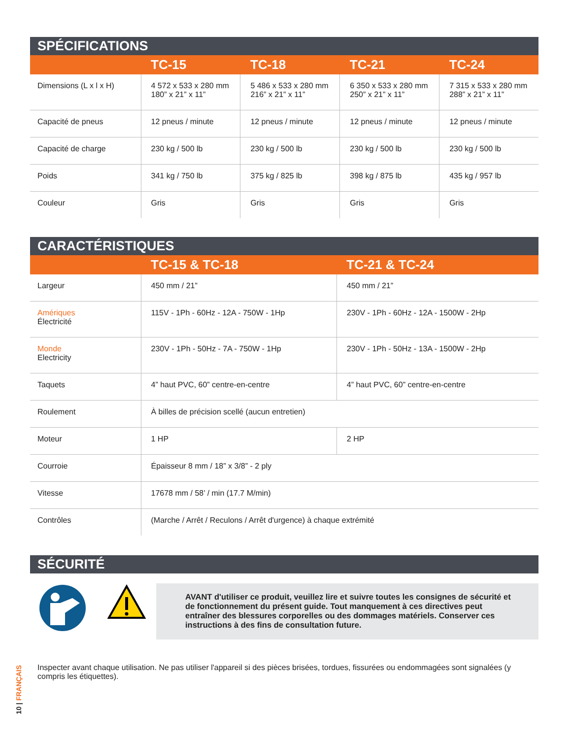SPÉCIFICATIONS
| | TC-15 | TC-18 | TC-21 | TC-24 |
| --- | --- | --- | --- | --- |
| Dimensions (L x l x H) | 4 572 x 533 x 280 mm 180” x 21” x 11” | 5 486 x 533 x 280 mm 216” x 21” x 11” | 6 350 x 533 x 280 mm 250” x 21” x 11” | 7 315 x 533 x 280 mm 288” x 21” x 11” |
| Capacité de pneus | 12 pneus / minute | 12 pneus / minute | 12 pneus / minute | 12 pneus / minute |
| Capacité de charge | 230 kg / 500 lb | 230 kg / 500 lb | 230 kg / 500 lb | 230 kg / 500 lb |
| Poids | 341 kg / 750 lb | 375 kg / 825 lb | 398 kg / 875 lb | 435 kg / 957 lb |
| Couleur | Gris | Gris | Gris | Gris |
CARACTÉRISTIQUES
| | TC-15 & TC-18 | TC-21 & TC-24 |
| --- | --- | --- |
| Largeur | 450 mm / 21” | 450 mm / 21” |
| Amériques Électricité | 115V - 1Ph - 60Hz - 12A - 750W - 1Hp | 230V - 1Ph - 60Hz - 12A - 1500W - 2Hp |
| Monde Electricity | 230V - 1Ph - 50Hz - 7A - 750W - 1Hp | 230V - 1Ph - 50Hz - 13A - 1500W - 2Hp |
| Taquets | 4” haut PVC, 60” centre-en-centre | 4” haut PVC, 60” centre-en-centre |
| Roulement | À billes de précision scellé (aucun entretien) | |
| Moteur | 1 HP | 2 HP |
| Courroie | Épaisseur 8 mm / 18” x 3/8” - 2 ply | |
| Vitesse | 17678 mm / 58’ / min (17.7 M/min) | |
| Contrôles | (Marche / Arrêt / Reculons / Arrêt d'urgence) à chaque extrémité | |
SÉCURITÉ
AVANT d'utiliser ce produit, veuillez lire et suivre toutes les consignes de sécurité et de fonctionnement du présent guide. Tout manquement à ces directives peut entraîner des blessures corporelles ou des dommages matériels. Conserver ces instructions à des fins de consultation future.
Inspecter avant chaque utilisation. Ne pas utiliser l'appareil si des pièces brisées, tordues, fissurées ou endommagées sont signalées (y compris les étiquettes).
10 | FRANÇAIS